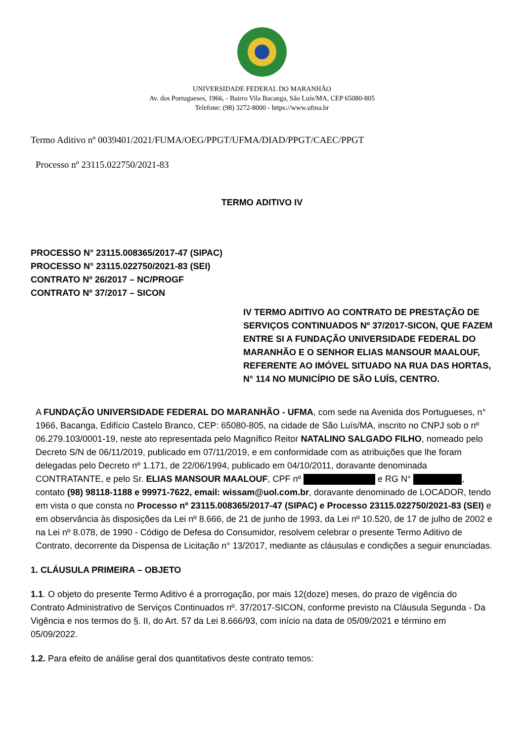UNIVERSIDADE FEDERAL DO MARANHÃO
Av. dos Portugueses, 1966, - Bairro Vila Bacanga, São Luís/MA, CEP 65080-805
Telefone: (98) 3272-8000 - https://www.ufma.br
Termo Aditivo nº 0039401/2021/FUMA/OEG/PPGT/UFMA/DIAD/PPGT/CAEC/PPGT
Processo nº 23115.022750/2021-83
TERMO ADITIVO IV
PROCESSO N° 23115.008365/2017-47 (SIPAC)
PROCESSO N° 23115.022750/2021-83 (SEI)
CONTRATO Nº 26/2017 – NC/PROGF
CONTRATO Nº 37/2017 – SICON
IV TERMO ADITIVO AO CONTRATO DE PRESTAÇÃO DE SERVIÇOS CONTINUADOS Nº 37/2017-SICON, QUE FAZEM ENTRE SI A FUNDAÇÃO UNIVERSIDADE FEDERAL DO MARANHÃO E O SENHOR ELIAS MANSOUR MAALOUF, REFERENTE AO IMÓVEL SITUADO NA RUA DAS HORTAS, N° 114 NO MUNICÍPIO DE SÃO LUÍS, CENTRO.
A FUNDAÇÃO UNIVERSIDADE FEDERAL DO MARANHÃO - UFMA, com sede na Avenida dos Portugueses, n° 1966, Bacanga, Edifício Castelo Branco, CEP: 65080-805, na cidade de São Luís/MA, inscrito no CNPJ sob o nº 06.279.103/0001-19, neste ato representada pelo Magnífico Reitor NATALINO SALGADO FILHO, nomeado pelo Decreto S/N de 06/11/2019, publicado em 07/11/2019, e em conformidade com as atribuições que lhe foram delegadas pelo Decreto nº 1.171, de 22/06/1994, publicado em 04/10/2011, doravante denominada CONTRATANTE, e pelo Sr. ELIAS MANSOUR MAALOUF, CPF nº e RG N° , contato (98) 98118-1188 e 99971-7622, email: wissam@uol.com.br, doravante denominado de LOCADOR, tendo em vista o que consta no Processo nº 23115.008365/2017-47 (SIPAC) e Processo 23115.022750/2021-83 (SEI) e em observância às disposições da Lei nº 8.666, de 21 de junho de 1993, da Lei nº 10.520, de 17 de julho de 2002 e na Lei nº 8.078, de 1990 - Código de Defesa do Consumidor, resolvem celebrar o presente Termo Aditivo de Contrato, decorrente da Dispensa de Licitação n° 13/2017, mediante as cláusulas e condições a seguir enunciadas.
1. CLÁUSULA PRIMEIRA – OBJETO
1.1. O objeto do presente Termo Aditivo é a prorrogação, por mais 12(doze) meses, do prazo de vigência do Contrato Administrativo de Serviços Continuados nº. 37/2017-SICON, conforme previsto na Cláusula Segunda - Da Vigência e nos termos do §. II, do Art. 57 da Lei 8.666/93, com início na data de 05/09/2021 e término em 05/09/2022.
1.2. Para efeito de análise geral dos quantitativos deste contrato temos: